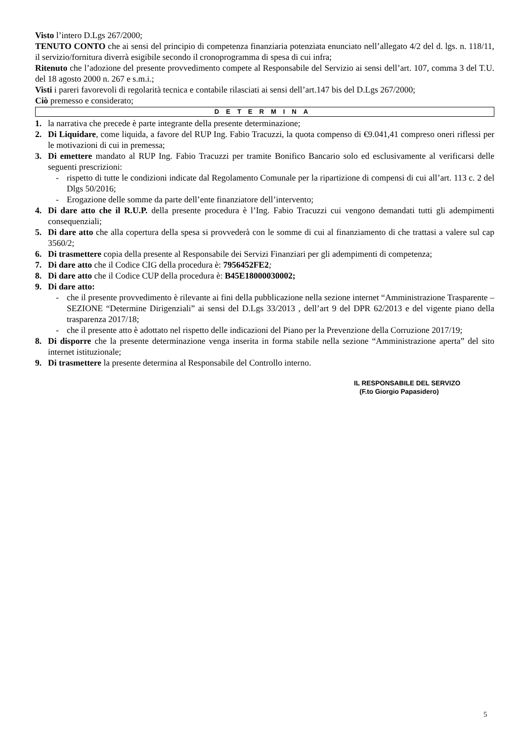Visto l’intero D.Lgs 267/2000;
TENUTO CONTO che ai sensi del principio di competenza finanziaria potenziata enunciato nell’allegato 4/2 del d. lgs. n. 118/11, il servizio/fornitura diverrà esigibile secondo il cronoprogramma di spesa di cui infra;
Ritenuto che l’adozione del presente provvedimento compete al Responsabile del Servizio ai sensi dell’art. 107, comma 3 del T.U. del 18 agosto 2000 n. 267 e s.m.i.;
Visti i pareri favorevoli di regolarità tecnica e contabile rilasciati ai sensi dell’art.147 bis del D.Lgs 267/2000;
Ciò premesso e considerato;
DETERMINA
1. la narrativa che precede è parte integrante della presente determinazione;
2. Di Liquidare, come liquida, a favore del RUP Ing. Fabio Tracuzzi, la quota compenso di €9.041,41 compreso oneri riflessi per le motivazioni di cui in premessa;
3. Di emettere mandato al RUP Ing. Fabio Tracuzzi per tramite Bonifico Bancario solo ed esclusivamente al verificarsi delle seguenti prescrizioni:
- rispetto di tutte le condizioni indicate dal Regolamento Comunale per la ripartizione di compensi di cui all’art. 113 c. 2 del Dlgs 50/2016;
- Erogazione delle somme da parte dell’ente finanziatore dell’intervento;
4. Di dare atto che il R.U.P. della presente procedura è l’Ing. Fabio Tracuzzi cui vengono demandati tutti gli adempimenti consequenziali;
5. Di dare atto che alla copertura della spesa si provvederà con le somme di cui al finanziamento di che trattasi a valere sul cap 3560/2;
6. Di trasmettere copia della presente al Responsabile dei Servizi Finanziari per gli adempimenti di competenza;
7. Di dare atto che il Codice CIG della procedura è: 7956452FE2;
8. Di dare atto che il Codice CUP della procedura è: B45E18000030002;
9. Di dare atto:
- che il presente provvedimento è rilevante ai fini della pubblicazione nella sezione internet “Amministrazione Trasparente – SEZIONE “Determine Dirigenziali” ai sensi del D.Lgs 33/2013 , dell’art 9 del DPR 62/2013 e del vigente piano della trasparenza 2017/18;
- che il presente atto è adottato nel rispetto delle indicazioni del Piano per la Prevenzione della Corruzione 2017/19;
8. Di disporre che la presente determinazione venga inserita in forma stabile nella sezione “Amministrazione aperta” del sito internet istituzionale;
9. Di trasmettere la presente determina al Responsabile del Controllo interno.
IL RESPONSABILE DEL SERVIZO
(F.to Giorgio Papasidero)
5